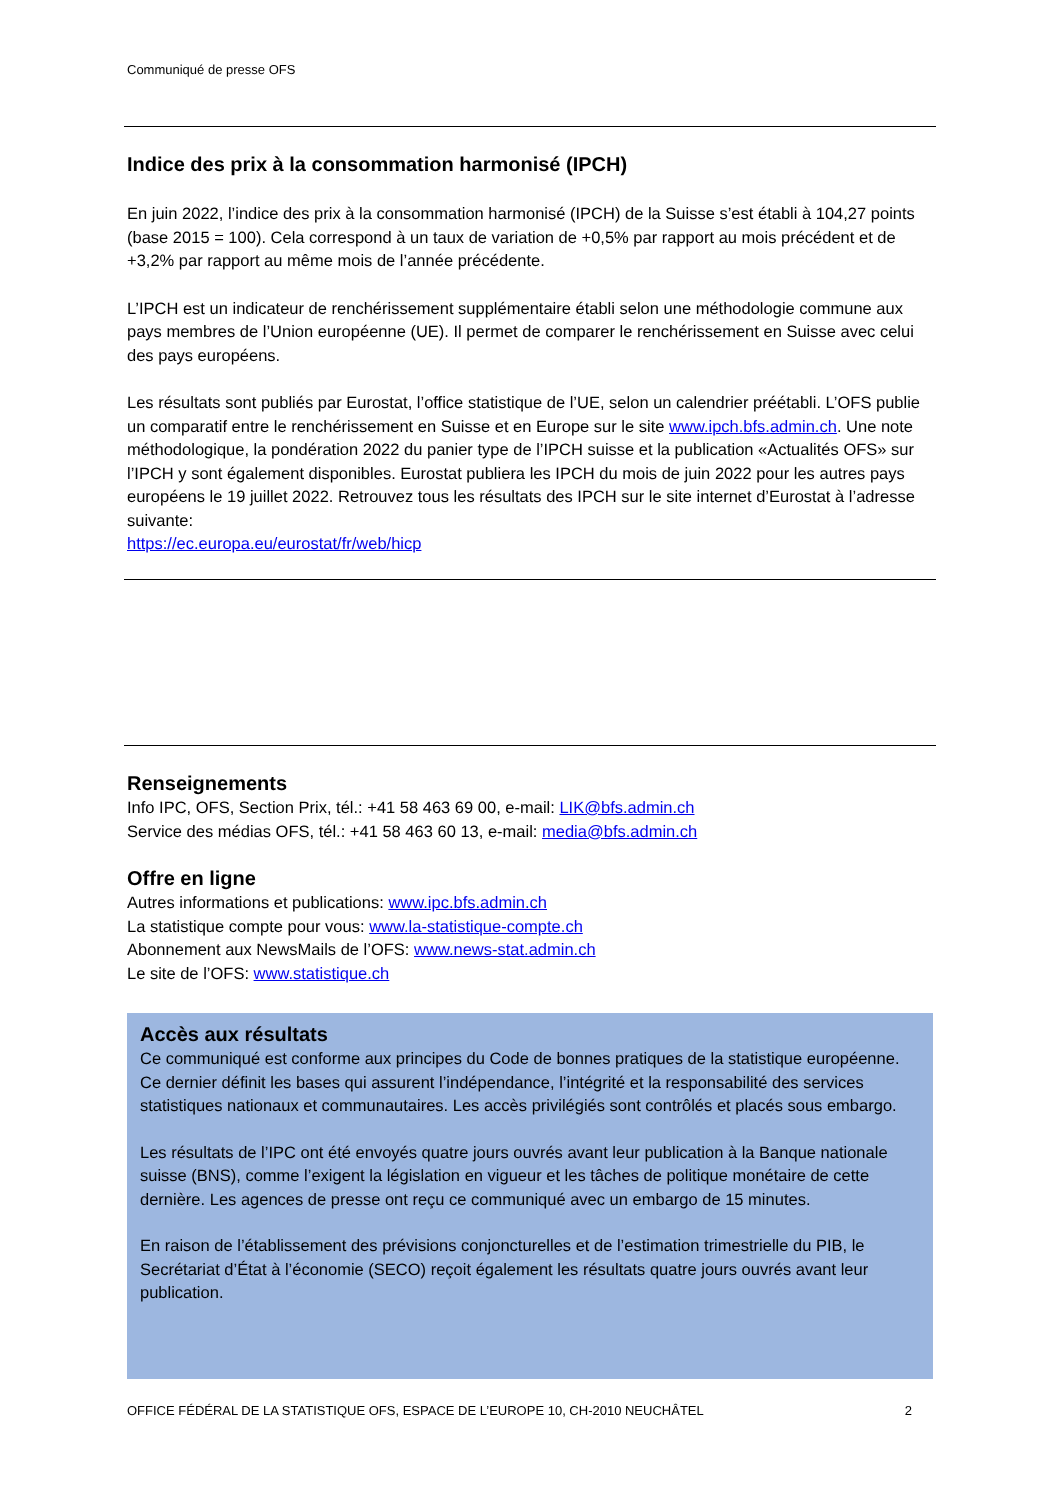Communiqué de presse OFS
Indice des prix à la consommation harmonisé (IPCH)
En juin 2022, l’indice des prix à la consommation harmonisé (IPCH) de la Suisse s’est établi à 104,27 points (base 2015 = 100). Cela correspond à un taux de variation de +0,5% par rapport au mois précédent et de +3,2% par rapport au même mois de l’année précédente.
L’IPCH est un indicateur de renchérissement supplémentaire établi selon une méthodologie commune aux pays membres de l’Union européenne (UE). Il permet de comparer le renchérissement en Suisse avec celui des pays européens.
Les résultats sont publiés par Eurostat, l’office statistique de l’UE, selon un calendrier préétabli. L’OFS publie un comparatif entre le renchérissement en Suisse et en Europe sur le site www.ipch.bfs.admin.ch. Une note méthodologique, la pondération 2022 du panier type de l’IPCH suisse et la publication «Actualités OFS» sur l’IPCH y sont également disponibles. Eurostat publiera les IPCH du mois de juin 2022 pour les autres pays européens le 19 juillet 2022. Retrouvez tous les résultats des IPCH sur le site internet d’Eurostat à l’adresse suivante:
https://ec.europa.eu/eurostat/fr/web/hicp
Renseignements
Info IPC, OFS, Section Prix, tél.: +41 58 463 69 00, e-mail: LIK@bfs.admin.ch
Service des médias OFS, tél.: +41 58 463 60 13, e-mail: media@bfs.admin.ch
Offre en ligne
Autres informations et publications: www.ipc.bfs.admin.ch
La statistique compte pour vous: www.la-statistique-compte.ch
Abonnement aux NewsMails de l’OFS: www.news-stat.admin.ch
Le site de l’OFS: www.statistique.ch
Accès aux résultats
Ce communiqué est conforme aux principes du Code de bonnes pratiques de la statistique européenne. Ce dernier définit les bases qui assurent l’indépendance, l’intégrité et la responsabilité des services statistiques nationaux et communautaires. Les accès privilégiés sont contrôlés et placés sous embargo.
Les résultats de l’IPC ont été envoyés quatre jours ouvrés avant leur publication à la Banque nationale suisse (BNS), comme l’exigent la législation en vigueur et les tâches de politique monétaire de cette dernière. Les agences de presse ont reçu ce communiqué avec un embargo de 15 minutes.
En raison de l’établissement des prévisions conjoncturelles et de l’estimation trimestrielle du PIB, le Secrétariat d’État à l’économie (SECO) reçoit également les résultats quatre jours ouvrés avant leur publication.
OFFICE FÉDÉRAL DE LA STATISTIQUE OFS, ESPACE DE L’EUROPE 10, CH-2010 NEUCHÂTEL 2